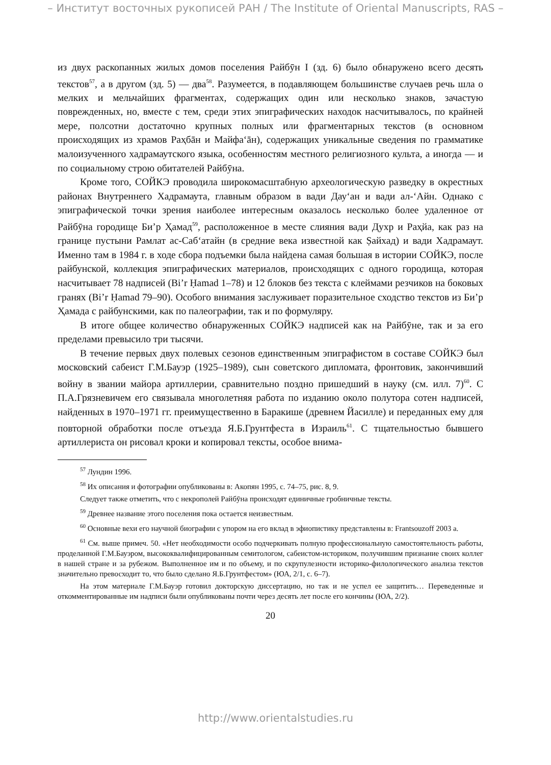– Институт восточных рукописей РАН / The Institute of Oriental Manuscripts, RAS –
из двух раскопанных жилых домов поселения Райбӯн I (зд. 6) было обнаружено всего десять текстов<sup>57</sup>, а в другом (зд. 5) — два<sup>58</sup>. Разумеется, в подавляющем большинстве случаев речь шла о мелких и мельчайших фрагментах, содержащих один или несколько знаков, зачастую поврежденных, но, вместе с тем, среди этих эпиграфических находок насчитывалось, по крайней мере, полсотни достаточно крупных полных или фрагментарных текстов (в основном происходящих из храмов Раҳбāн и Майфа‘āн), содержащих уникальные сведения по грамматике малоизученного хадрамаутского языка, особенностям местного религиозного культа, а иногда — и по социальному строю обитателей Райбӯна.
Кроме того, СОЙКЭ проводила широкомасштабную археологическую разведку в окрестных районах Внутреннего Хадрамаута, главным образом в вади Дау‘ан и вади ал-‘Айн. Однако с эпиграфической точки зрения наиболее интересным оказалось несколько более удаленное от Райбӯна городище Би’р Ҳамад<sup>59</sup>, расположенное в месте слияния вади Духр и Раҳйа, как раз на границе пустыни Рамлат ас-Саб‘атайн (в средние века известной как Ṣайхад) и вади Хадрамаут. Именно там в 1984 г. в ходе сбора подъемки была найдена самая большая в истории СОЙКЭ, после райбунской, коллекция эпиграфических материалов, происходящих с одного городища, которая насчитывает 78 надписей (Bi’r Ḥamad 1–78) и 12 блоков без текста с клеймами резчиков на боковых гранях (Bi’r Ḥamad 79–90). Особого внимания заслуживает поразительное сходство текстов из Би’р Ҳамада с райбунскими, как по палеографии, так и по формуляру.
В итоге общее количество обнаруженных СОЙКЭ надписей как на Райбӯне, так и за его пределами превысило три тысячи.
В течение первых двух полевых сезонов единственным эпиграфистом в составе СОЙКЭ был московский сабеист Г.М.Бауэр (1925–1989), сын советского дипломата, фронтовик, закончивший войну в звании майора артиллерии, сравнительно поздно пришедший в науку (см. илл. 7)<sup>60</sup>. С П.А.Грязневичем его связывала многолетняя работа по изданию около полутора сотен надписей, найденных в 1970–1971 гг. преимущественно в Баракише (древнем Йасилле) и переданных ему для повторной обработки после отъезда Я.Б.Грунтфеста в Израиль<sup>61</sup>. С тщательностью бывшего артиллериста он рисовал кроки и копировал тексты, особое внима-
<sup>57</sup> Лундин 1996.
<sup>58</sup> Их описания и фотографии опубликованы в: Акопян 1995, с. 74–75, рис. 8, 9.
Следует также отметить, что с некрополей Райбӯна происходят единичные гробничные тексты.
<sup>59</sup> Древнее название этого поселения пока остается неизвестным.
<sup>60</sup> Основные вехи его научной биографии с упором на его вклад в эфиопистику представлены в: Frantsouzoff 2003 a.
<sup>61</sup> См. выше примеч. 50. «Нет необходимости особо подчеркивать полную профессиональную самостоятельность работы, проделанной Г.М.Бауэром, высококвалифицированным семитологом, сабеистом-историком, получившим признание своих коллег в нашей стране и за рубежом. Выполненное им и по объему, и по скрупулезности историко-филологического анализа текстов значительно превосходит то, что было сделано Я.Б.Грунтфестом» (ЮА, 2/1, с. 6–7).
На этом материале Г.М.Бауэр готовил докторскую диссертацию, но так и не успел ее защитить… Переведенные и откомментированные им надписи были опубликованы почти через десять лет после его кончины (ЮА, 2/2).
20
http://www.orientalstudies.ru